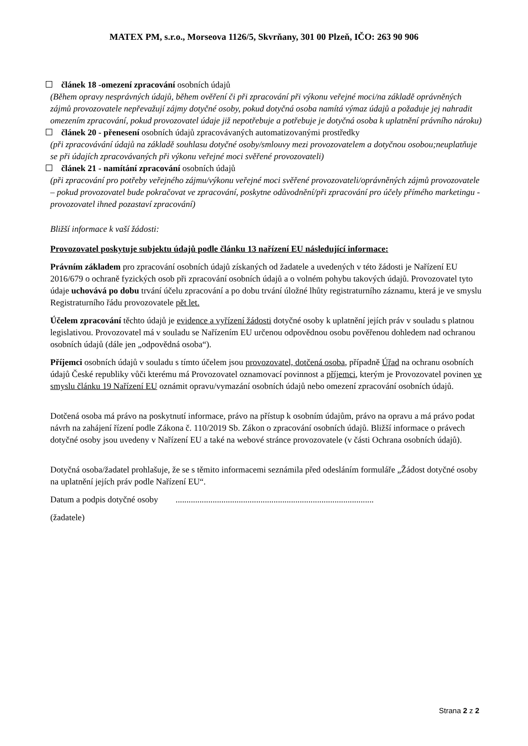MATEX PM, s.r.o., Morseova 1126/5, Skvrňany, 301 00 Plzeň, IČO: 263 90 906
článek 18 -omezení zpracování osobních údajů
(Během opravy nesprávných údajů, během ověření či při zpracování při výkonu veřejné moci/na základě oprávněných zájmů provozovatele nepřevažují zájmy dotyčné osoby, pokud dotyčná osoba namítá výmaz údajů a požaduje jej nahradit omezením zpracování, pokud provozovatel údaje již nepotřebuje a potřebuje je dotyčná osoba k uplatnění právního nároku)
článek 20 - přenesení osobních údajů zpracovávaných automatizovanými prostředky
(při zpracovávání údajů na základě souhlasu dotyčné osoby/smlouvy mezi provozovatelem a dotyčnou osobou;neuplatňuje se při údajích zpracovávaných při výkonu veřejné moci svěřené provozovateli)
článek 21 - namítání zpracování osobních údajů
(při zpracování pro potřeby veřejného zájmu/výkonu veřejné moci svěřené provozovateli/oprávněných zájmů provozovatele – pokud provozovatel bude pokračovat ve zpracování, poskytne odůvodnění/při zpracování pro účely přímého marketingu - provozovatel ihned pozastaví zpracování)
Bližší informace k vaší žádosti:
Provozovatel poskytuje subjektu údajů podle článku 13 nařízení EU následující informace:
Právním základem pro zpracování osobních údajů získaných od žadatele a uvedených v této žádosti je Nařízení EU 2016/679 o ochraně fyzických osob při zpracování osobních údajů a o volném pohybu takových údajů. Provozovatel tyto údaje uchovává po dobu trvání účelu zpracování a po dobu trvání úložné lhůty registraturního záznamu, která je ve smyslu Registraturního řádu provozovatele pět let.
Účelem zpracování těchto údajů je evidence a vyřízení žádosti dotyčné osoby k uplatnění jejích práv v souladu s platnou legislativou. Provozovatel má v souladu se Nařízením EU určenou odpovědnou osobu pověřenou dohledem nad ochranou osobních údajů (dále jen „odpovědná osoba“).
Příjemci osobních údajů v souladu s tímto účelem jsou provozovatel, dotčená osoba, případně Úřad na ochranu osobních údajů České republiky vůči kterému má Provozovatel oznamovací povinnost a příjemci, kterým je Provozovatel povinen ve smyslu článku 19 Nařízení EU oznámit opravu/vymazání osobních údajů nebo omezení zpracování osobních údajů.
Dotčená osoba má právo na poskytnutí informace, právo na přístup k osobním údajům, právo na opravu a má právo podat návrh na zahájení řízení podle Zákona č. 110/2019 Sb. Zákon o zpracování osobních údajů. Bližší informace o právech dotyčné osoby jsou uvedeny v Nařízení EU a také na webové stránce provozovatele (v části Ochrana osobních údajů).
Dotyčná osoba/žadatel prohlašuje, že se s těmito informacemi seznámila před odesláním formuláře „Žádost dotyčné osoby na uplatnění jejích práv podle Nařízení EU“.
Datum a podpis dotyčné osoby ...........................................................................................
(žadatele)
Strana 2 z 2